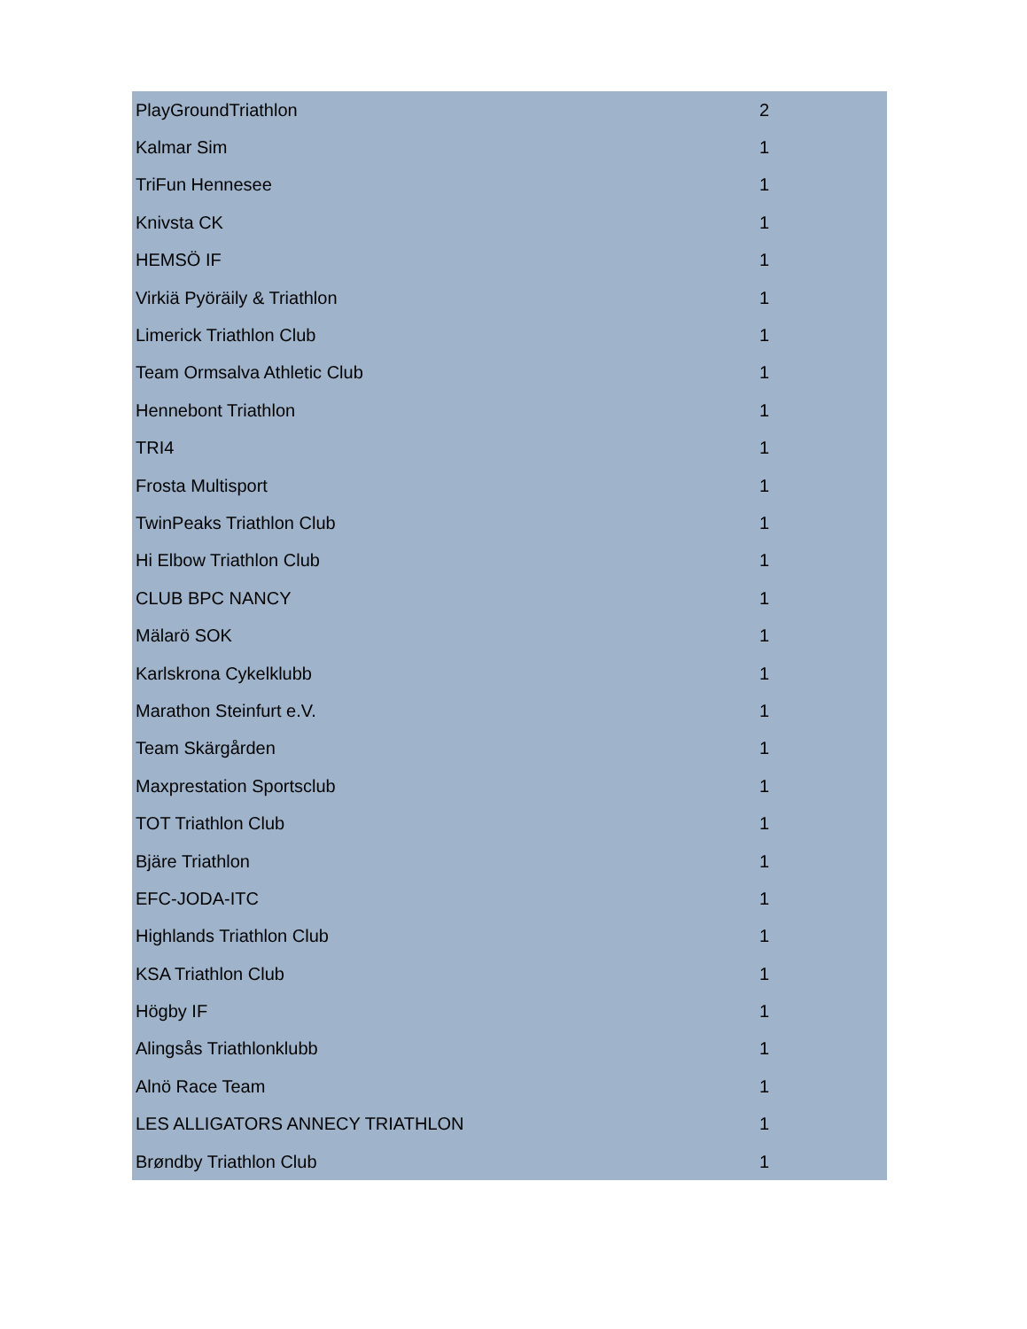| PlayGroundTriathlon | 2 |
| Kalmar Sim | 1 |
| TriFun Hennesee | 1 |
| Knivsta CK | 1 |
| HEMSÖ IF | 1 |
| Virkiä Pyöräily & Triathlon | 1 |
| Limerick Triathlon Club | 1 |
| Team Ormsalva Athletic Club | 1 |
| Hennebont Triathlon | 1 |
| TRI4 | 1 |
| Frosta Multisport | 1 |
| TwinPeaks Triathlon Club | 1 |
| Hi Elbow Triathlon Club | 1 |
| CLUB BPC NANCY | 1 |
| Mälarö SOK | 1 |
| Karlskrona Cykelklubb | 1 |
| Marathon Steinfurt e.V. | 1 |
| Team Skärgården | 1 |
| Maxprestation Sportsclub | 1 |
| TOT Triathlon Club | 1 |
| Bjäre Triathlon | 1 |
| EFC-JODA-ITC | 1 |
| Highlands Triathlon Club | 1 |
| KSA Triathlon Club | 1 |
| Högby IF | 1 |
| Alingsås Triathlonklubb | 1 |
| Alnö Race Team | 1 |
| LES ALLIGATORS ANNECY TRIATHLON | 1 |
| Brøndby Triathlon Club | 1 |